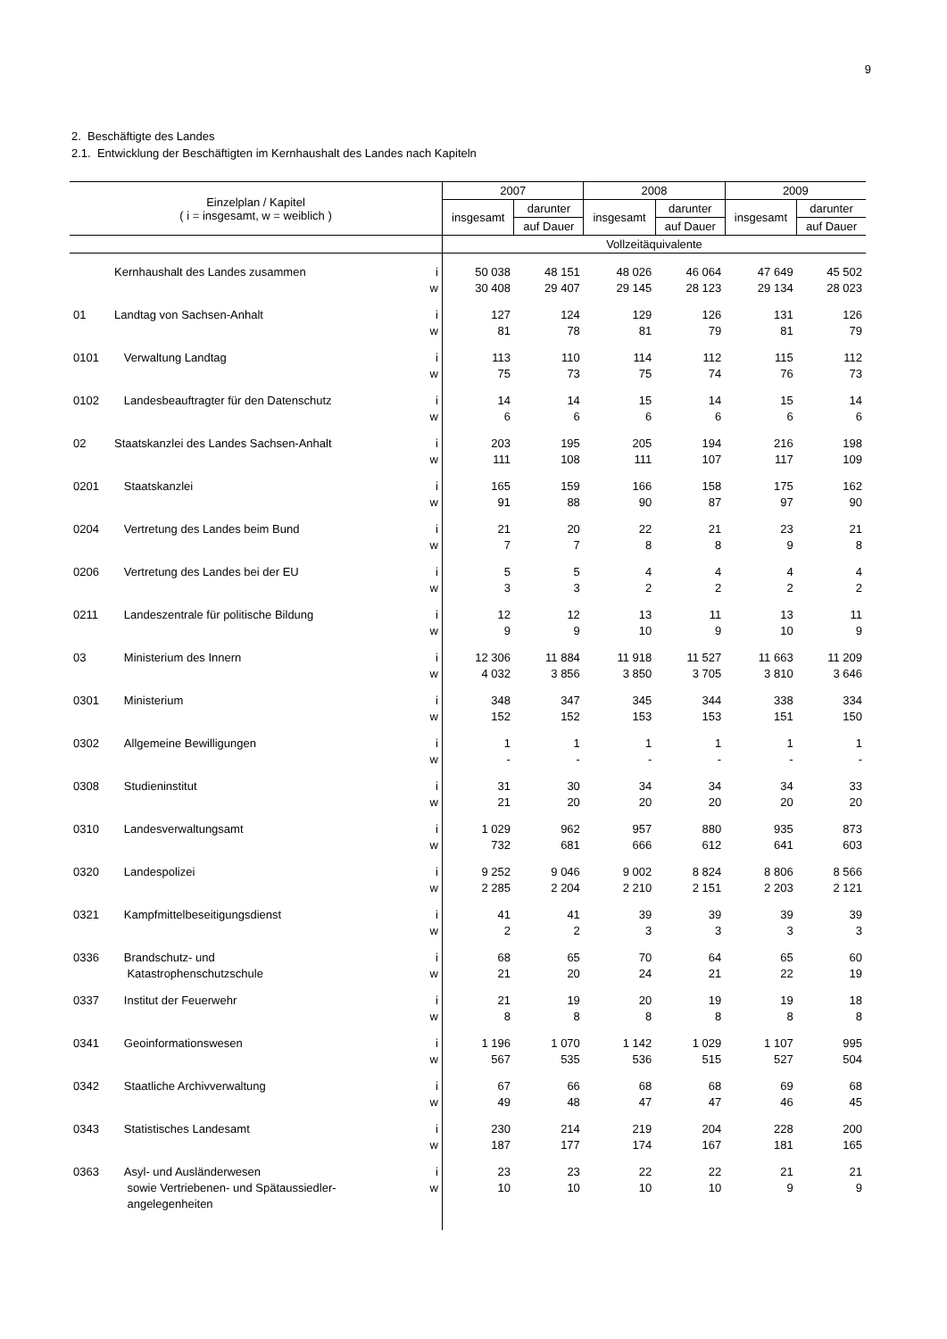9
2. Beschäftigte des Landes
2.1. Entwicklung der Beschäftigten im Kernhaushalt des Landes nach Kapiteln
| Einzelplan / Kapitel ( i = insgesamt, w = weiblich ) | | | 2007 | | 2008 | | 2009 | |
| --- | --- | --- | --- | --- | --- | --- | --- | --- |
| | | | insgesamt | darunter | insgesamt | darunter | insgesamt | darunter |
| | | | | auf Dauer | | auf Dauer | | auf Dauer |
| | | | Vollzeitäquivalente | | | | | |
| | Kernhaushalt des Landes zusammen | i | 50 038 | 48 151 | 48 026 | 46 064 | 47 649 | 45 502 |
| | | w | 30 408 | 29 407 | 29 145 | 28 123 | 29 134 | 28 023 |
| 01 | Landtag von Sachsen-Anhalt | i | 127 | 124 | 129 | 126 | 131 | 126 |
| | | w | 81 | 78 | 81 | 79 | 81 | 79 |
| 0101 | Verwaltung Landtag | i | 113 | 110 | 114 | 112 | 115 | 112 |
| | | w | 75 | 73 | 75 | 74 | 76 | 73 |
| 0102 | Landesbeauftragter für den Datenschutz | i | 14 | 14 | 15 | 14 | 15 | 14 |
| | | w | 6 | 6 | 6 | 6 | 6 | 6 |
| 02 | Staatskanzlei des Landes Sachsen-Anhalt | i | 203 | 195 | 205 | 194 | 216 | 198 |
| | | w | 111 | 108 | 111 | 107 | 117 | 109 |
| 0201 | Staatskanzlei | i | 165 | 159 | 166 | 158 | 175 | 162 |
| | | w | 91 | 88 | 90 | 87 | 97 | 90 |
| 0204 | Vertretung des Landes beim Bund | i | 21 | 20 | 22 | 21 | 23 | 21 |
| | | w | 7 | 7 | 8 | 8 | 9 | 8 |
| 0206 | Vertretung des Landes bei der EU | i | 5 | 5 | 4 | 4 | 4 | 4 |
| | | w | 3 | 3 | 2 | 2 | 2 | 2 |
| 0211 | Landeszentrale für politische Bildung | i | 12 | 12 | 13 | 11 | 13 | 11 |
| | | w | 9 | 9 | 10 | 9 | 10 | 9 |
| 03 | Ministerium des Innern | i | 12 306 | 11 884 | 11 918 | 11 527 | 11 663 | 11 209 |
| | | w | 4 032 | 3 856 | 3 850 | 3 705 | 3 810 | 3 646 |
| 0301 | Ministerium | i | 348 | 347 | 345 | 344 | 338 | 334 |
| | | w | 152 | 152 | 153 | 153 | 151 | 150 |
| 0302 | Allgemeine Bewilligungen | i | 1 | 1 | 1 | 1 | 1 | 1 |
| | | w | - | - | - | - | - | - |
| 0308 | Studieninstitut | i | 31 | 30 | 34 | 34 | 34 | 33 |
| | | w | 21 | 20 | 20 | 20 | 20 | 20 |
| 0310 | Landesverwaltungsamt | i | 1 029 | 962 | 957 | 880 | 935 | 873 |
| | | w | 732 | 681 | 666 | 612 | 641 | 603 |
| 0320 | Landespolizei | i | 9 252 | 9 046 | 9 002 | 8 824 | 8 806 | 8 566 |
| | | w | 2 285 | 2 204 | 2 210 | 2 151 | 2 203 | 2 121 |
| 0321 | Kampfmittelbeseitigungsdienst | i | 41 | 41 | 39 | 39 | 39 | 39 |
| | | w | 2 | 2 | 3 | 3 | 3 | 3 |
| 0336 | Brandschutz- und | i | 68 | 65 | 70 | 64 | 65 | 60 |
| | Katastrophenschutzschule | w | 21 | 20 | 24 | 21 | 22 | 19 |
| 0337 | Institut der Feuerwehr | i | 21 | 19 | 20 | 19 | 19 | 18 |
| | | w | 8 | 8 | 8 | 8 | 8 | 8 |
| 0341 | Geoinformationswesen | i | 1 196 | 1 070 | 1 142 | 1 029 | 1 107 | 995 |
| | | w | 567 | 535 | 536 | 515 | 527 | 504 |
| 0342 | Staatliche Archivverwaltung | i | 67 | 66 | 68 | 68 | 69 | 68 |
| | | w | 49 | 48 | 47 | 47 | 46 | 45 |
| 0343 | Statistisches Landesamt | i | 230 | 214 | 219 | 204 | 228 | 200 |
| | | w | 187 | 177 | 174 | 167 | 181 | 165 |
| 0363 | Asyl- und Ausländerwesen | i | 23 | 23 | 22 | 22 | 21 | 21 |
| | sowie Vertriebenen- und Spätaussiedler- | w | 10 | 10 | 10 | 10 | 9 | 9 |
| | angelegenheiten | | | | | | | |